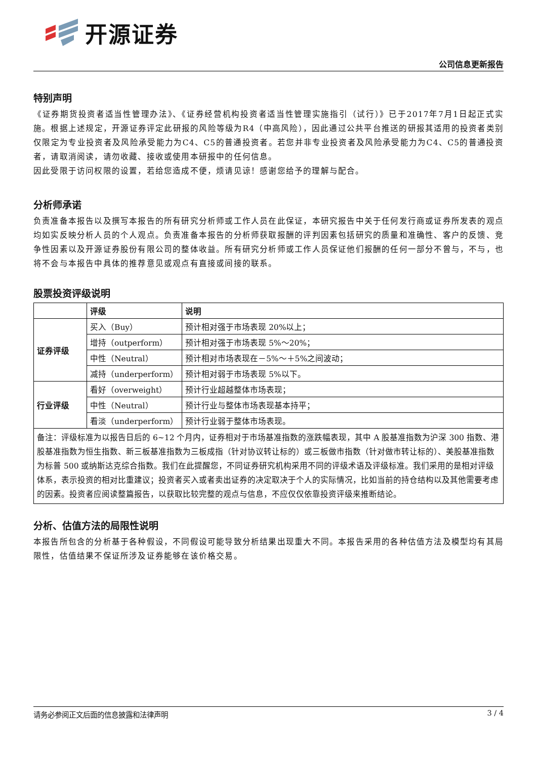开源证券
公司信息更新报告
特别声明
《证券期货投资者适当性管理办法》、《证券经营机构投资者适当性管理实施指引（试行）》已于2017年7月1日起正式实施。根据上述规定，开源证券评定此研报的风险等级为R4（中高风险），因此通过公共平台推送的研报其适用的投资者类别仅限定为专业投资者及风险承受能力为C4、C5的普通投资者。若您并非专业投资者及风险承受能力为C4、C5的普通投资者，请取消阅读，请勿收藏、接收或使用本研报中的任何信息。
因此受限于访问权限的设置，若给您造成不便，烦请见谅！感谢您给予的理解与配合。
分析师承诺
负责准备本报告以及撰写本报告的所有研究分析师或工作人员在此保证，本研究报告中关于任何发行商或证券所发表的观点均如实反映分析人员的个人观点。负责准备本报告的分析师获取报酬的评判因素包括研究的质量和准确性、客户的反馈、竞争性因素以及开源证券股份有限公司的整体收益。所有研究分析师或工作人员保证他们报酬的任何一部分不曾与，不与，也将不会与本报告中具体的推荐意见或观点有直接或间接的联系。
股票投资评级说明
| | 评级 | 说明 |
| --- | --- | --- |
| 证券评级 | 买入（Buy） | 预计相对强于市场表现 20%以上； |
| | 增持（outperform） | 预计相对强于市场表现 5%～20%； |
| | 中性（Neutral） | 预计相对市场表现在－5%～＋5%之间波动； |
| | 减持（underperform） | 预计相对弱于市场表现 5%以下。 |
| 行业评级 | 看好（overweight） | 预计行业超越整体市场表现； |
| | 中性（Neutral） | 预计行业与整体市场表现基本持平； |
| | 看淡（underperform） | 预计行业弱于整体市场表现。 |
| 备注：评级标准为以报告日后的 6~12 个月内，证券相对于市场基准指数的涨跌幅表现，其中 A 股基准指数为沪深 300 指数、港股基准指数为恒生指数、新三板基准指数为三板成指（针对协议转让标的）或三板做市指数（针对做市转让标的）、美股基准指数为标普 500 或纳斯达克综合指数。我们在此提醒您，不同证券研究机构采用不同的评级术语及评级标准。我们采用的是相对评级体系，表示投资的相对比重建议；投资者买入或者卖出证券的决定取决于个人的实际情况，比如当前的持仓结构以及其他需要考虑的因素。投资者应阅读整篇报告，以获取比较完整的观点与信息，不应仅仅依靠投资评级来推断结论。 | | |
分析、估值方法的局限性说明
本报告所包含的分析基于各种假设，不同假设可能导致分析结果出现重大不同。本报告采用的各种估值方法及模型均有其局限性，估值结果不保证所涉及证券能够在该价格交易。
请务必参阅正文后面的信息披露和法律声明 3 / 4